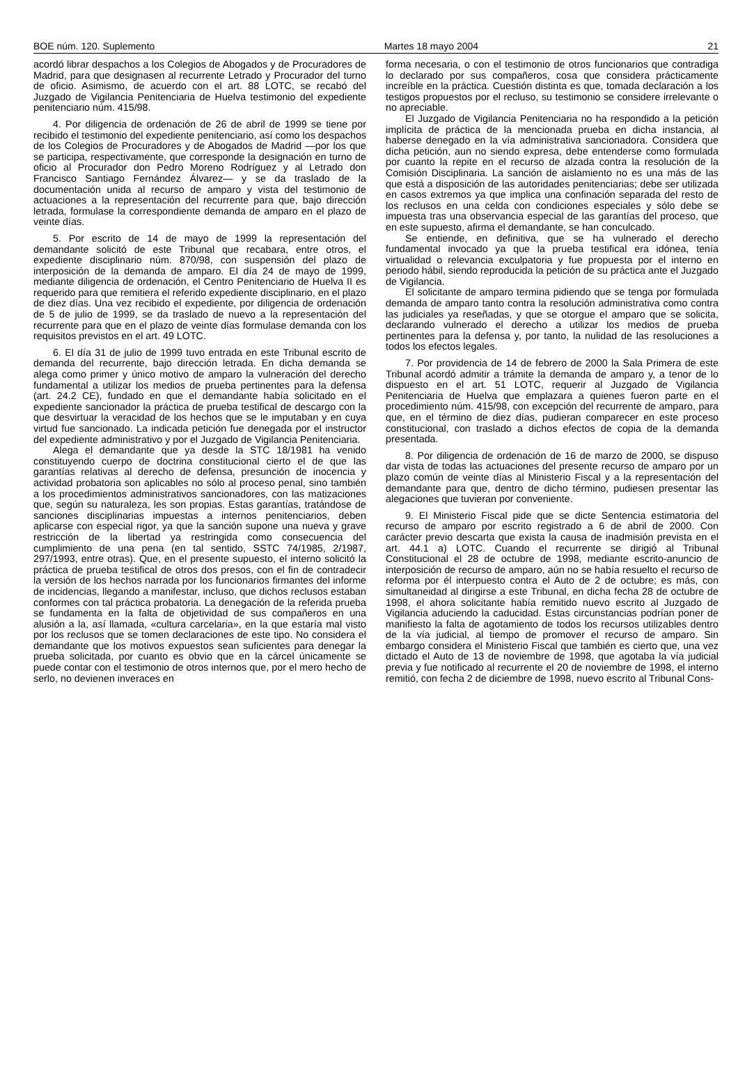BOE núm. 120. Suplemento Martes 18 mayo 2004 21
acordó librar despachos a los Colegios de Abogados y de Procuradores de Madrid, para que designasen al recurrente Letrado y Procurador del turno de oficio. Asimismo, de acuerdo con el art. 88 LOTC, se recabó del Juzgado de Vigilancia Penitenciaria de Huelva testimonio del expediente penitenciario núm. 415/98.
4. Por diligencia de ordenación de 26 de abril de 1999 se tiene por recibido el testimonio del expediente penitenciario, así como los despachos de los Colegios de Procuradores y de Abogados de Madrid —por los que se participa, respectivamente, que corresponde la designación en turno de oficio al Procurador don Pedro Moreno Rodríguez y al Letrado don Francisco Santiago Fernández Álvarez— y se da traslado de la documentación unida al recurso de amparo y vista del testimonio de actuaciones a la representación del recurrente para que, bajo dirección letrada, formulase la correspondiente demanda de amparo en el plazo de veinte días.
5. Por escrito de 14 de mayo de 1999 la representación del demandante solicitó de este Tribunal que recabara, entre otros, el expediente disciplinario núm. 870/98, con suspensión del plazo de interposición de la demanda de amparo. El día 24 de mayo de 1999, mediante diligencia de ordenación, el Centro Penitenciario de Huelva II es requerido para que remitiera el referido expediente disciplinario, en el plazo de diez días. Una vez recibido el expediente, por diligencia de ordenación de 5 de julio de 1999, se da traslado de nuevo a la representación del recurrente para que en el plazo de veinte días formulase demanda con los requisitos previstos en el art. 49 LOTC.
6. El día 31 de julio de 1999 tuvo entrada en este Tribunal escrito de demanda del recurrente, bajo dirección letrada. En dicha demanda se alega como primer y único motivo de amparo la vulneración del derecho fundamental a utilizar los medios de prueba pertinentes para la defensa (art. 24.2 CE), fundado en que el demandante había solicitado en el expediente sancionador la práctica de prueba testifical de descargo con la que desvirtuar la veracidad de los hechos que se le imputaban y en cuya virtud fue sancionado. La indicada petición fue denegada por el instructor del expediente administrativo y por el Juzgado de Vigilancia Penitenciaria.
Alega el demandante que ya desde la STC 18/1981 ha venido constituyendo cuerpo de doctrina constitucional cierto el de que las garantías relativas al derecho de defensa, presunción de inocencia y actividad probatoria son aplicables no sólo al proceso penal, sino también a los procedimientos administrativos sancionadores, con las matizaciones que, según su naturaleza, les son propias. Estas garantías, tratándose de sanciones disciplinarias impuestas a internos penitenciarios, deben aplicarse con especial rigor, ya que la sanción supone una nueva y grave restricción de la libertad ya restringida como consecuencia del cumplimiento de una pena (en tal sentido, SSTC 74/1985, 2/1987, 297/1993, entre otras). Que, en el presente supuesto, el interno solicitó la práctica de prueba testifical de otros dos presos, con el fin de contradecir la versión de los hechos narrada por los funcionarios firmantes del informe de incidencias, llegando a manifestar, incluso, que dichos reclusos estaban conformes con tal práctica probatoria. La denegación de la referida prueba se fundamenta en la falta de objetividad de sus compañeros en una alusión a la, así llamada, «cultura carcelaria», en la que estaría mal visto por los reclusos que se tomen declaraciones de este tipo. No considera el demandante que los motivos expuestos sean suficientes para denegar la prueba solicitada, por cuanto es obvio que en la cárcel únicamente se puede contar con el testimonio de otros internos que, por el mero hecho de serlo, no devienen inveraces en
forma necesaria, o con el testimonio de otros funcionarios que contradiga lo declarado por sus compañeros, cosa que considera prácticamente increíble en la práctica. Cuestión distinta es que, tomada declaración a los testigos propuestos por el recluso, su testimonio se considere irrelevante o no apreciable.
El Juzgado de Vigilancia Penitenciaria no ha respondido a la petición implícita de práctica de la mencionada prueba en dicha instancia, al haberse denegado en la vía administrativa sancionadora. Considera que dicha petición, aun no siendo expresa, debe entenderse como formulada por cuanto la repite en el recurso de alzada contra la resolución de la Comisión Disciplinaria. La sanción de aislamiento no es una más de las que está a disposición de las autoridades penitenciarias; debe ser utilizada en casos extremos ya que implica una confinación separada del resto de los reclusos en una celda con condiciones especiales y sólo debe se impuesta tras una observancia especial de las garantías del proceso, que en este supuesto, afirma el demandante, se han conculcado.
Se entiende, en definitiva, que se ha vulnerado el derecho fundamental invocado ya que la prueba testifical era idónea, tenía virtualidad o relevancia exculpatoria y fue propuesta por el interno en periodo hábil, siendo reproducida la petición de su práctica ante el Juzgado de Vigilancia.
El solicitante de amparo termina pidiendo que se tenga por formulada demanda de amparo tanto contra la resolución administrativa como contra las judiciales ya reseñadas, y que se otorgue el amparo que se solicita, declarando vulnerado el derecho a utilizar los medios de prueba pertinentes para la defensa y, por tanto, la nulidad de las resoluciones a todos los efectos legales.
7. Por providencia de 14 de febrero de 2000 la Sala Primera de este Tribunal acordó admitir a trámite la demanda de amparo y, a tenor de lo dispuesto en el art. 51 LOTC, requerir al Juzgado de Vigilancia Penitenciaria de Huelva que emplazara a quienes fueron parte en el procedimiento núm. 415/98, con excepción del recurrente de amparo, para que, en el término de diez días, pudieran comparecer en este proceso constitucional, con traslado a dichos efectos de copia de la demanda presentada.
8. Por diligencia de ordenación de 16 de marzo de 2000, se dispuso dar vista de todas las actuaciones del presente recurso de amparo por un plazo común de veinte días al Ministerio Fiscal y a la representación del demandante para que, dentro de dicho término, pudiesen presentar las alegaciones que tuvieran por conveniente.
9. El Ministerio Fiscal pide que se dicte Sentencia estimatoria del recurso de amparo por escrito registrado a 6 de abril de 2000. Con carácter previo descarta que exista la causa de inadmisión prevista en el art. 44.1 a) LOTC. Cuando el recurrente se dirigió al Tribunal Constitucional el 28 de octubre de 1998, mediante escrito-anuncio de interposición de recurso de amparo, aún no se había resuelto el recurso de reforma por él interpuesto contra el Auto de 2 de octubre; es más, con simultaneidad al dirigirse a este Tribunal, en dicha fecha 28 de octubre de 1998, el ahora solicitante había remitido nuevo escrito al Juzgado de Vigilancia aduciendo la caducidad. Estas circunstancias podrían poner de manifiesto la falta de agotamiento de todos los recursos utilizables dentro de la vía judicial, al tiempo de promover el recurso de amparo. Sin embargo considera el Ministerio Fiscal que también es cierto que, una vez dictado el Auto de 13 de noviembre de 1998, que agotaba la vía judicial previa y fue notificado al recurrente el 20 de noviembre de 1998, el interno remitió, con fecha 2 de diciembre de 1998, nuevo escrito al Tribunal Cons-